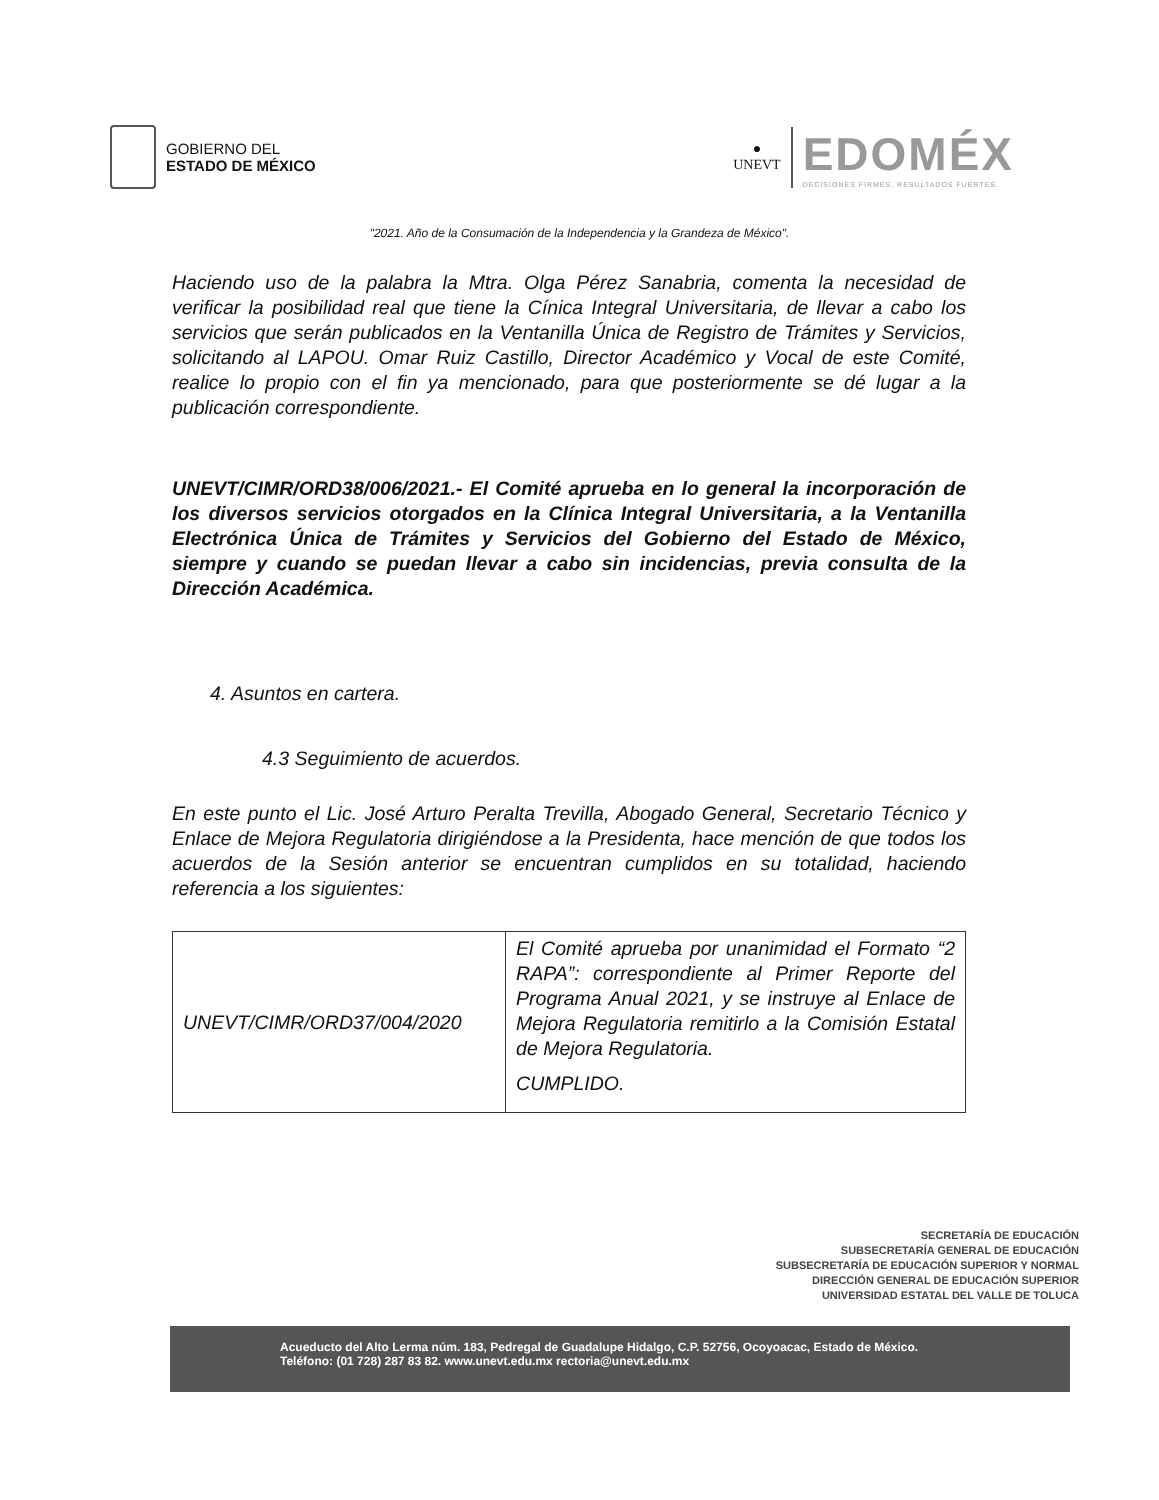GOBIERNO DEL
ESTADO DE MÉXICO
●
UNEVT
EDOMÉX
DECISIONES FIRMES, RESULTADOS FUERTES.
"2021. Año de la Consumación de la Independencia y la Grandeza de México".
Haciendo uso de la palabra la Mtra. Olga Pérez Sanabria, comenta la necesidad de verificar la posibilidad real que tiene la Cínica Integral Universitaria, de llevar a cabo los servicios que serán publicados en la Ventanilla Única de Registro de Trámites y Servicios, solicitando al LAPOU. Omar Ruiz Castillo, Director Académico y Vocal de este Comité, realice lo propio con el fin ya mencionado, para que posteriormente se dé lugar a la publicación correspondiente.
UNEVT/CIMR/ORD38/006/2021.- El Comité aprueba en lo general la incorporación de los diversos servicios otorgados en la Clínica Integral Universitaria, a la Ventanilla Electrónica Única de Trámites y Servicios del Gobierno del Estado de México, siempre y cuando se puedan llevar a cabo sin incidencias, previa consulta de la Dirección Académica.
4. Asuntos en cartera.
4.3 Seguimiento de acuerdos.
En este punto el Lic. José Arturo Peralta Trevilla, Abogado General, Secretario Técnico y Enlace de Mejora Regulatoria dirigiéndose a la Presidenta, hace mención de que todos los acuerdos de la Sesión anterior se encuentran cumplidos en su totalidad, haciendo referencia a los siguientes:
| UNEVT/CIMR/ORD37/004/2020 | El Comité aprueba por unanimidad el Formato “2 RAPA”: correspondiente al Primer Reporte del Programa Anual 2021, y se instruye al Enlace de Mejora Regulatoria remitirlo a la Comisión Estatal de Mejora Regulatoria. CUMPLIDO. |
SECRETARÍA DE EDUCACIÓN
SUBSECRETARÍA GENERAL DE EDUCACIÓN
SUBSECRETARÍA DE EDUCACIÓN SUPERIOR Y NORMAL
DIRECCIÓN GENERAL DE EDUCACIÓN SUPERIOR
UNIVERSIDAD ESTATAL DEL VALLE DE TOLUCA
Acueducto del Alto Lerma núm. 183, Pedregal de Guadalupe Hidalgo, C.P. 52756, Ocoyoacac, Estado de México.
Teléfono: (01 728) 287 83 82. www.unevt.edu.mx rectoria@unevt.edu.mx